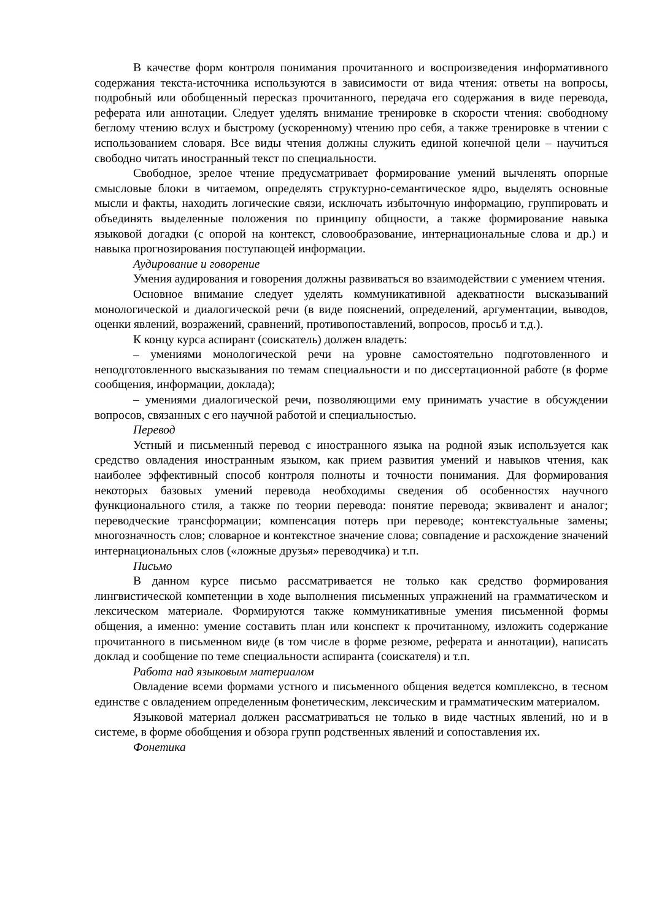В качестве форм контроля понимания прочитанного и воспроизведения информативного содержания текста-источника используются в зависимости от вида чтения: ответы на вопросы, подробный или обобщенный пересказ прочитанного, передача его содержания в виде перевода, реферата или аннотации. Следует уделять внимание тренировке в скорости чтения: свободному беглому чтению вслух и быстрому (ускоренному) чтению про себя, а также тренировке в чтении с использованием словаря. Все виды чтения должны служить единой конечной цели – научиться свободно читать иностранный текст по специальности.
Свободное, зрелое чтение предусматривает формирование умений вычленять опорные смысловые блоки в читаемом, определять структурно-семантическое ядро, выделять основные мысли и факты, находить логические связи, исключать избыточную информацию, группировать и объединять выделенные положения по принципу общности, а также формирование навыка языковой догадки (с опорой на контекст, словообразование, интернациональные слова и др.) и навыка прогнозирования поступающей информации.
Аудирование и говорение
Умения аудирования и говорения должны развиваться во взаимодействии с умением чтения.
Основное внимание следует уделять коммуникативной адекватности высказываний монологической и диалогической речи (в виде пояснений, определений, аргументации, выводов, оценки явлений, возражений, сравнений, противопоставлений, вопросов, просьб и т.д.).
К концу курса аспирант (соискатель) должен владеть:
– умениями монологической речи на уровне самостоятельно подготовленного и неподготовленного высказывания по темам специальности и по диссертационной работе (в форме сообщения, информации, доклада);
– умениями диалогической речи, позволяющими ему принимать участие в обсуждении вопросов, связанных с его научной работой и специальностью.
Перевод
Устный и письменный перевод с иностранного языка на родной язык используется как средство овладения иностранным языком, как прием развития умений и навыков чтения, как наиболее эффективный способ контроля полноты и точности понимания. Для формирования некоторых базовых умений перевода необходимы сведения об особенностях научного функционального стиля, а также по теории перевода: понятие перевода; эквивалент и аналог; переводческие трансформации; компенсация потерь при переводе; контекстуальные замены; многозначность слов; словарное и контекстное значение слова; совпадение и расхождение значений интернациональных слов («ложные друзья» переводчика) и т.п.
Письмо
В данном курсе письмо рассматривается не только как средство формирования лингвистической компетенции в ходе выполнения письменных упражнений на грамматическом и лексическом материале. Формируются также коммуникативные умения письменной формы общения, а именно: умение составить план или конспект к прочитанному, изложить содержание прочитанного в письменном виде (в том числе в форме резюме, реферата и аннотации), написать доклад и сообщение по теме специальности аспиранта (соискателя) и т.п.
Работа над языковым материалом
Овладение всеми формами устного и письменного общения ведется комплексно, в тесном единстве с овладением определенным фонетическим, лексическим и грамматическим материалом.
Языковой материал должен рассматриваться не только в виде частных явлений, но и в системе, в форме обобщения и обзора групп родственных явлений и сопоставления их.
Фонетика